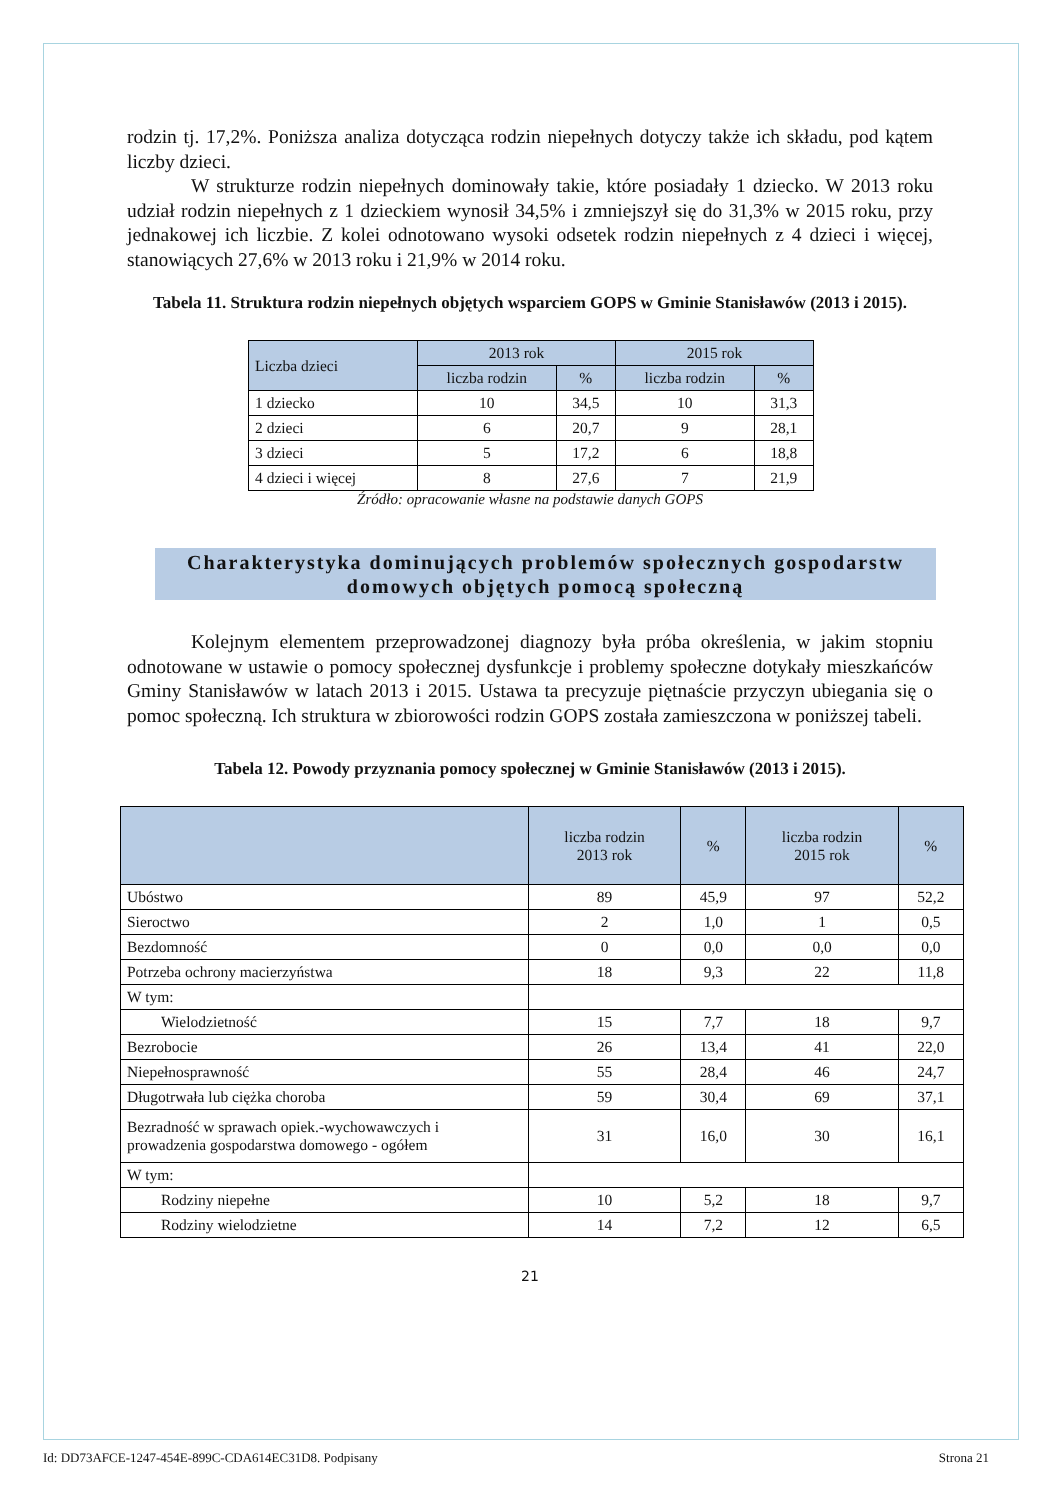rodzin tj. 17,2%. Poniższa analiza dotycząca rodzin niepełnych dotyczy także ich składu, pod kątem liczby dzieci.
W strukturze rodzin niepełnych dominowały takie, które posiadały 1 dziecko. W 2013 roku udział rodzin niepełnych z 1 dzieckiem wynosił 34,5% i zmniejszył się do 31,3% w 2015 roku, przy jednakowej ich liczbie. Z kolei odnotowano wysoki odsetek rodzin niepełnych z 4 dzieci i więcej, stanowiących 27,6% w 2013 roku i 21,9% w 2014 roku.
Tabela 11. Struktura rodzin niepełnych objętych wsparciem GOPS w Gminie Stanisławów (2013 i 2015).
| Liczba dzieci | 2013 rok | | 2015 rok | |
| --- | --- | --- | --- | --- |
| | liczba rodzin | % | liczba rodzin | % |
| 1 dziecko | 10 | 34,5 | 10 | 31,3 |
| 2 dzieci | 6 | 20,7 | 9 | 28,1 |
| 3 dzieci | 5 | 17,2 | 6 | 18,8 |
| 4 dzieci i więcej | 8 | 27,6 | 7 | 21,9 |
Źródło: opracowanie własne na podstawie danych GOPS
Charakterystyka dominujących problemów społecznych gospodarstw
domowych objętych pomocą społeczną
Kolejnym elementem przeprowadzonej diagnozy była próba określenia, w jakim stopniu odnotowane w ustawie o pomocy społecznej dysfunkcje i problemy społeczne dotykały mieszkańców Gminy Stanisławów w latach 2013 i 2015. Ustawa ta precyzuje piętnaście przyczyn ubiegania się o pomoc społeczną. Ich struktura w zbiorowości rodzin GOPS została zamieszczona w poniższej tabeli.
Tabela 12. Powody przyznania pomocy społecznej w Gminie Stanisławów (2013 i 2015).
| | liczba rodzin 2013 rok | % | liczba rodzin 2015 rok | % |
| --- | --- | --- | --- | --- |
| Ubóstwo | 89 | 45,9 | 97 | 52,2 |
| Sieroctwo | 2 | 1,0 | 1 | 0,5 |
| Bezdomność | 0 | 0,0 | 0,0 | 0,0 |
| Potrzeba ochrony macierzyństwa | 18 | 9,3 | 22 | 11,8 |
| W tym: | | | | |
| Wielodzietność | 15 | 7,7 | 18 | 9,7 |
| Bezrobocie | 26 | 13,4 | 41 | 22,0 |
| Niepełnosprawność | 55 | 28,4 | 46 | 24,7 |
| Długotrwała lub ciężka choroba | 59 | 30,4 | 69 | 37,1 |
| Bezradność w sprawach opiek.-wychowawczych i prowadzenia gospodarstwa domowego - ogółem | 31 | 16,0 | 30 | 16,1 |
| W tym: | | | | |
| Rodziny niepełne | 10 | 5,2 | 18 | 9,7 |
| Rodziny wielodzietne | 14 | 7,2 | 12 | 6,5 |
21
Id: DD73AFCE-1247-454E-899C-CDA614EC31D8. Podpisany Strona 21